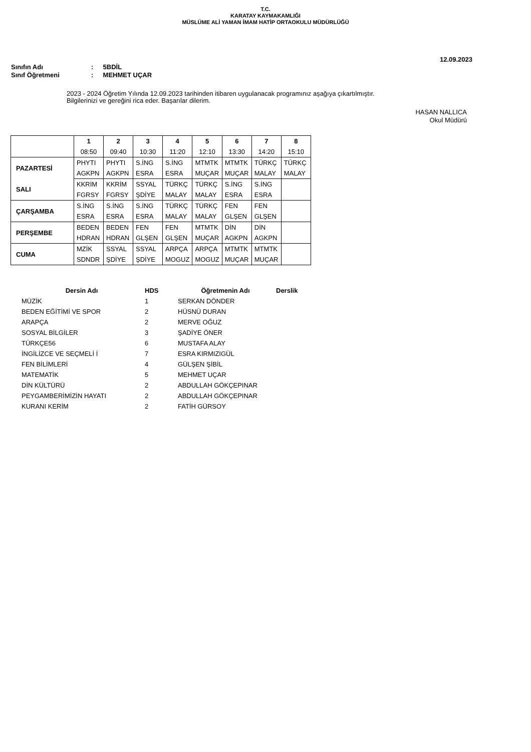T.C.
KARATAY KAYMAKAMLIĞI
MÜSLÜME ALİ YAMAN İMAM HATİP ORTAOKULU MÜDÜRLÜĞÜ
12.09.2023
Sınıfın Adı: 5BDİL
Sınıf Öğretmeni: MEHMET UÇAR
2023 - 2024 Öğretim Yılında 12.09.2023 tarihinden itibaren uygulanacak programınız aşağıya çıkartılmıştır.
Bilgilerinizi ve gereğini rica eder. Başarılar dilerim.
HASAN NALLICA
Okul Müdürü
| | 1 | 2 | 3 | 4 | 5 | 6 | 7 | 8 |
| | 08:50 | 09:40 | 10:30 | 11:20 | 12:10 | 13:30 | 14:20 | 15:10 |
| PAZARTESİ | PHYTI | PHYTI | S.İNG | S.İNG | MTMTK | MTMTK | TÜRKÇ | TÜRKÇ |
| | AGKPN | AGKPN | ESRA | ESRA | MUÇAR | MUÇAR | MALAY | MALAY |
| SALI | KKRİM | KKRİM | SSYAL | TÜRKÇ | TÜRKÇ | S.İNG | S.İNG | |
| | FGRSY | FGRSY | ŞDİYE | MALAY | MALAY | ESRA | ESRA | |
| ÇARŞAMBA | S.İNG | S.İNG | S.İNG | TÜRKÇ | TÜRKÇ | FEN | FEN | |
| | ESRA | ESRA | ESRA | MALAY | MALAY | GLŞEN | GLŞEN | |
| PERŞEMBE | BEDEN | BEDEN | FEN | FEN | MTMTK | DİN | DİN | |
| | HDRAN | HDRAN | GLŞEN | GLŞEN | MUÇAR | AGKPN | AGKPN | |
| CUMA | MZİK | SSYAL | SSYAL | ARPÇA | ARPÇA | MTMTK | MTMTK | |
| | SDNDR | ŞDİYE | ŞDİYE | MOGUZ | MOGUZ | MUÇAR | MUÇAR | |
| Dersin Adı | HDS | Öğretmenin Adı | Derslik |
| --- | --- | --- | --- |
| MÜZİK | 1 | SERKAN DÖNDER | |
| BEDEN EĞİTİMİ VE SPOR | 2 | HÜSNÜ DURAN | |
| ARAPÇA | 2 | MERVE OĞUZ | |
| SOSYAL BİLGİLER | 3 | ŞADİYE ÖNER | |
| TÜRKÇE56 | 6 | MUSTAFA ALAY | |
| İNGİLİZCE VE SEÇMELİ İ | 7 | ESRA KIRMIZIGÜL | |
| FEN BİLİMLERİ | 4 | GÜLŞEN ŞİBİL | |
| MATEMATİK | 5 | MEHMET UÇAR | |
| DİN KÜLTÜRÜ | 2 | ABDULLAH GÖKÇEPINAR | |
| PEYGAMBERİMİZİN HAYATI | 2 | ABDULLAH GÖKÇEPINAR | |
| KURANI KERİM | 2 | FATİH GÜRSOY | |